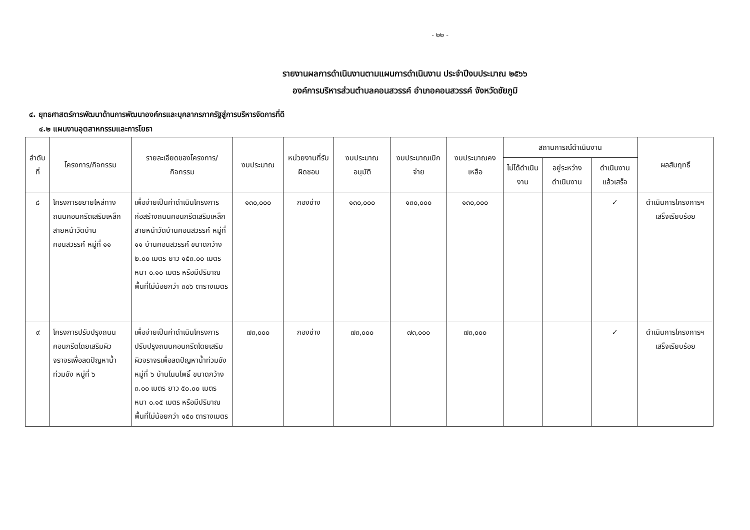- ๒๒ -
รายงานผลการดำเนินงานตามแผนการดำเนินงาน ประจำปีงบประมาณ ๒๕๖๖
องค์การบริหารส่วนตำบลคอนสวรรค์ อำเภอคอนสวรรค์ จังหวัดชัยภูมิ
๔. ยุทธศาสตร์การพัฒนาด้านการพัฒนาองค์กรและบุคลากรภาครัฐสู่การบริหารจัดการที่ดี
๔.๒ แผนงานอุตสาหกรรมและการโยธา
| ลำดับที่ | โครงการ/กิจกรรม | รายละเอียดของโครงการ/กิจกรรม | งบประมาณ | หน่วยงานที่รับผิดชอบ | งบประมาณอนุมัติ | งบประมาณเบิกจ่าย | งบประมาณคงเหลือ | สถานการณ์ดำเนินงาน | | | ผลสัมฤทธิ์ |
| --- | --- | --- | --- | --- | --- | --- | --- | --- | --- | --- | --- |
| | | | | | | | | ไม่ได้ดำเนินงาน | อยู่ระหว่างดำเนินงาน | ดำเนินงานแล้วเสร็จ | |
| ๘ | โครงการขยายไหล่ทางถนนคอนกรีตเสริมเหล็กสายหน้าวัดบ้านคอนสวรรค์ หมู่ที่ ๑๑ | เพื่อจ่ายเป็นค่าดำเนินโครงการก่อสร้างถนนคอนกรีตเสริมเหล็กสายหน้าวัดบ้านคอนสวรรค์ หมู่ที่ ๑๑ บ้านคอนสวรรค์ ขนาดกว้าง ๒.๐๐ เมตร ยาว ๑๕๓.๐๐ เมตร หนา ๐.๑๐ เมตร หรือมีปริมาณพื้นที่ไม่น้อยกว่า ๓๐๖ ตารางเมตร | ๑๓๐,๐๐๐ | กองช่าง | ๑๓๐,๐๐๐ | ๑๓๐,๐๐๐ | ๑๓๐,๐๐๐ | | | ✓ | ดำเนินการโครงการฯ เสร็จเรียบร้อย |
| ๙ | โครงการปรับปรุงถนนคอนกรีตโดยเสริมผิวจราจรเพื่อลดปัญหาน้ำท่วมขัง หมู่ที่ ๖ | เพื่อจ่ายเป็นค่าดำเนินโครงการปรับปรุงถนนคอนกรีตโดยเสริมผิวจราจรเพื่อลดปัญหาน้ำท่วมขัง หมู่ที่ ๖ บ้านโนนโพธิ์ ขนาดกว้าง ๓.๐๐ เมตร ยาว ๕๐.๐๐ เมตร หนา ๐.๑๕ เมตร หรือมีปริมาณพื้นที่ไม่น้อยกว่า ๑๕๐ ตารางเมตร | ๗๓,๐๐๐ | กองช่าง | ๗๓,๐๐๐ | ๗๓,๐๐๐ | ๗๓,๐๐๐ | | | ✓ | ดำเนินการโครงการฯ เสร็จเรียบร้อย |